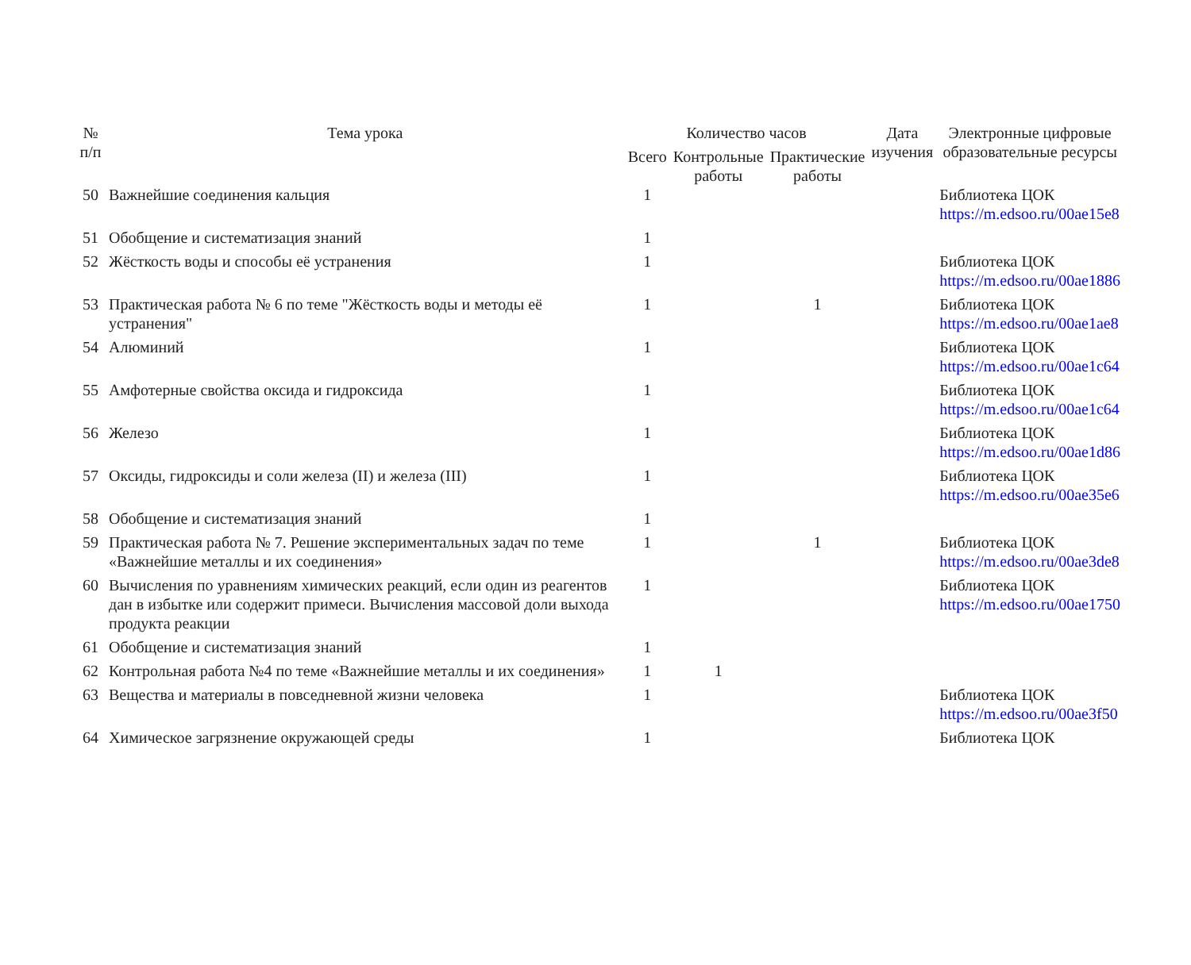| № п/п | Тема урока | Количество часов | | | Дата изучения | Электронные цифровые образовательные ресурсы |
| --- | --- | --- | --- | --- | --- | --- |
| | | Всего | Контрольные работы | Практические работы | | |
| 50 | Важнейшие соединения кальция | 1 | | | | Библиотека ЦОК https://m.edsoo.ru/00ae15e8 |
| 51 | Обобщение и систематизация знаний | 1 | | | | |
| 52 | Жёсткость воды и способы её устранения | 1 | | | | Библиотека ЦОК https://m.edsoo.ru/00ae1886 |
| 53 | Практическая работа № 6 по теме "Жёсткость воды и методы её устранения" | 1 | | 1 | | Библиотека ЦОК https://m.edsoo.ru/00ae1ae8 |
| 54 | Алюминий | 1 | | | | Библиотека ЦОК https://m.edsoo.ru/00ae1c64 |
| 55 | Амфотерные свойства оксида и гидроксида | 1 | | | | Библиотека ЦОК https://m.edsoo.ru/00ae1c64 |
| 56 | Железо | 1 | | | | Библиотека ЦОК https://m.edsoo.ru/00ae1d86 |
| 57 | Оксиды, гидроксиды и соли железа (II) и железа (III) | 1 | | | | Библиотека ЦОК https://m.edsoo.ru/00ae35e6 |
| 58 | Обобщение и систематизация знаний | 1 | | | | |
| 59 | Практическая работа № 7. Решение экспериментальных задач по теме «Важнейшие металлы и их соединения» | 1 | | 1 | | Библиотека ЦОК https://m.edsoo.ru/00ae3de8 |
| 60 | Вычисления по уравнениям химических реакций, если один из реагентов дан в избытке или содержит примеси. Вычисления массовой доли выхода продукта реакции | 1 | | | | Библиотека ЦОК https://m.edsoo.ru/00ae1750 |
| 61 | Обобщение и систематизация знаний | 1 | | | | |
| 62 | Контрольная работа №4 по теме «Важнейшие металлы и их соединения» | 1 | 1 | | | |
| 63 | Вещества и материалы в повседневной жизни человека | 1 | | | | Библиотека ЦОК https://m.edsoo.ru/00ae3f50 |
| 64 | Химическое загрязнение окружающей среды | 1 | | | | Библиотека ЦОК |